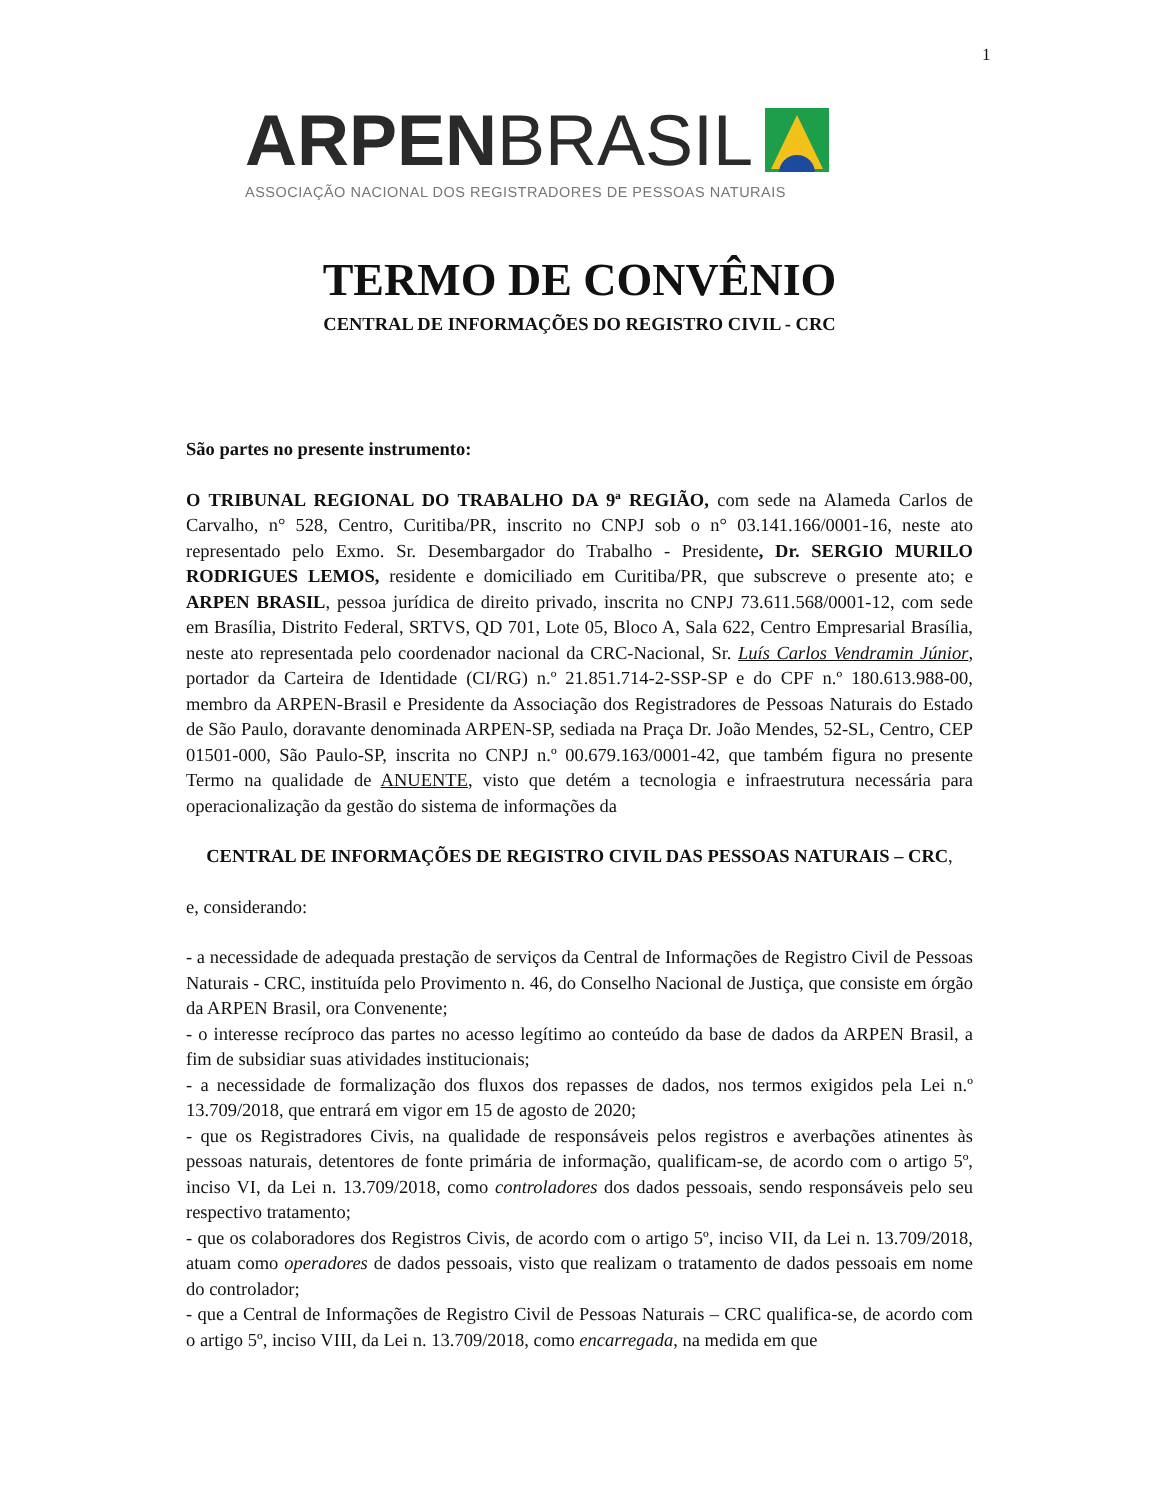1
ARPEN BRASIL
ASSOCIAÇÃO NACIONAL DOS REGISTRADORES DE PESSOAS NATURAIS
TERMO DE CONVÊNIO
CENTRAL DE INFORMAÇÕES DO REGISTRO CIVIL - CRC
São partes no presente instrumento:
O TRIBUNAL REGIONAL DO TRABALHO DA 9ª REGIÃO, com sede na Alameda Carlos de Carvalho, n° 528, Centro, Curitiba/PR, inscrito no CNPJ sob o n° 03.141.166/0001-16, neste ato representado pelo Exmo. Sr. Desembargador do Trabalho - Presidente, Dr. SERGIO MURILO RODRIGUES LEMOS, residente e domiciliado em Curitiba/PR, que subscreve o presente ato; e ARPEN BRASIL, pessoa jurídica de direito privado, inscrita no CNPJ 73.611.568/0001-12, com sede em Brasília, Distrito Federal, SRTVS, QD 701, Lote 05, Bloco A, Sala 622, Centro Empresarial Brasília, neste ato representada pelo coordenador nacional da CRC-Nacional, Sr. Luís Carlos Vendramin Júnior, portador da Carteira de Identidade (CI/RG) n.º 21.851.714-2-SSP-SP e do CPF n.º 180.613.988-00, membro da ARPEN-Brasil e Presidente da Associação dos Registradores de Pessoas Naturais do Estado de São Paulo, doravante denominada ARPEN-SP, sediada na Praça Dr. João Mendes, 52-SL, Centro, CEP 01501-000, São Paulo-SP, inscrita no CNPJ n.º 00.679.163/0001-42, que também figura no presente Termo na qualidade de ANUENTE, visto que detém a tecnologia e infraestrutura necessária para operacionalização da gestão do sistema de informações da
CENTRAL DE INFORMAÇÕES DE REGISTRO CIVIL DAS PESSOAS NATURAIS – CRC,
e, considerando:
- a necessidade de adequada prestação de serviços da Central de Informações de Registro Civil de Pessoas Naturais - CRC, instituída pelo Provimento n. 46, do Conselho Nacional de Justiça, que consiste em órgão da ARPEN Brasil, ora Convenente;
- o interesse recíproco das partes no acesso legítimo ao conteúdo da base de dados da ARPEN Brasil, a fim de subsidiar suas atividades institucionais;
- a necessidade de formalização dos fluxos dos repasses de dados, nos termos exigidos pela Lei n.º 13.709/2018, que entrará em vigor em 15 de agosto de 2020;
- que os Registradores Civis, na qualidade de responsáveis pelos registros e averbações atinentes às pessoas naturais, detentores de fonte primária de informação, qualificam-se, de acordo com o artigo 5º, inciso VI, da Lei n. 13.709/2018, como controladores dos dados pessoais, sendo responsáveis pelo seu respectivo tratamento;
- que os colaboradores dos Registros Civis, de acordo com o artigo 5º, inciso VII, da Lei n. 13.709/2018, atuam como operadores de dados pessoais, visto que realizam o tratamento de dados pessoais em nome do controlador;
- que a Central de Informações de Registro Civil de Pessoas Naturais – CRC qualifica-se, de acordo com o artigo 5º, inciso VIII, da Lei n. 13.709/2018, como encarregada, na medida em que